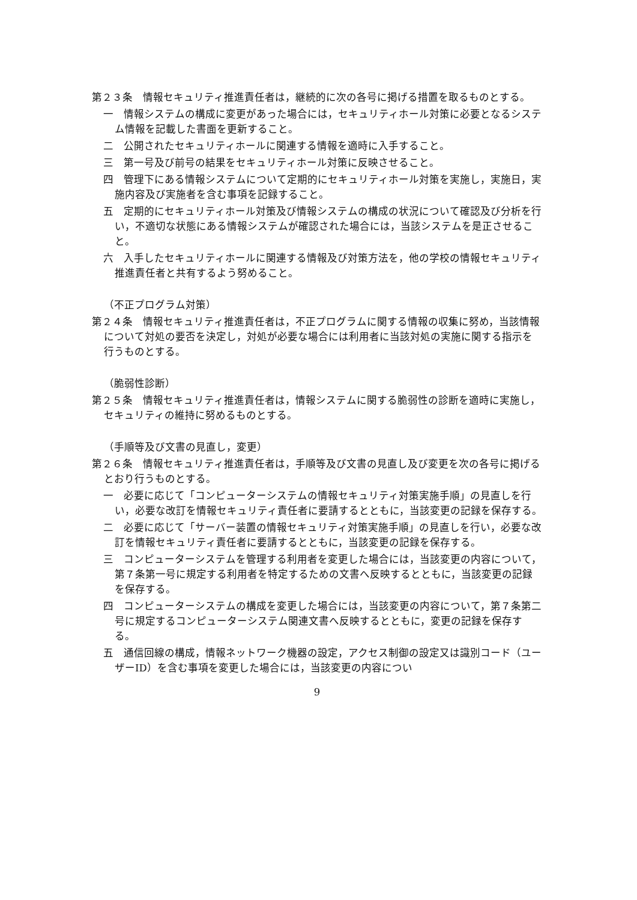第２３条　情報セキュリティ推進責任者は，継続的に次の各号に掲げる措置を取るものとする。
一　情報システムの構成に変更があった場合には，セキュリティホール対策に必要となるシステム情報を記載した書面を更新すること。
二　公開されたセキュリティホールに関連する情報を適時に入手すること。
三　第一号及び前号の結果をセキュリティホール対策に反映させること。
四　管理下にある情報システムについて定期的にセキュリティホール対策を実施し，実施日，実施内容及び実施者を含む事項を記録すること。
五　定期的にセキュリティホール対策及び情報システムの構成の状況について確認及び分析を行い，不適切な状態にある情報システムが確認された場合には，当該システムを是正させること。
六　入手したセキュリティホールに関連する情報及び対策方法を，他の学校の情報セキュリティ推進責任者と共有するよう努めること。
（不正プログラム対策）
第２４条　情報セキュリティ推進責任者は，不正プログラムに関する情報の収集に努め，当該情報について対処の要否を決定し，対処が必要な場合には利用者に当該対処の実施に関する指示を行うものとする。
（脆弱性診断）
第２５条　情報セキュリティ推進責任者は，情報システムに関する脆弱性の診断を適時に実施し，セキュリティの維持に努めるものとする。
（手順等及び文書の見直し，変更）
第２６条　情報セキュリティ推進責任者は，手順等及び文書の見直し及び変更を次の各号に掲げるとおり行うものとする。
一　必要に応じて「コンピューターシステムの情報セキュリティ対策実施手順」の見直しを行い，必要な改訂を情報セキュリティ責任者に要請するとともに，当該変更の記録を保存する。
二　必要に応じて「サーバー装置の情報セキュリティ対策実施手順」の見直しを行い，必要な改訂を情報セキュリティ責任者に要請するとともに，当該変更の記録を保存する。
三　コンピューターシステムを管理する利用者を変更した場合には，当該変更の内容について，第７条第一号に規定する利用者を特定するための文書へ反映するとともに，当該変更の記録を保存する。
四　コンピューターシステムの構成を変更した場合には，当該変更の内容について，第７条第二号に規定するコンピューターシステム関連文書へ反映するとともに，変更の記録を保存する。
五　通信回線の構成，情報ネットワーク機器の設定，アクセス制御の設定又は識別コード（ユーザーID）を含む事項を変更した場合には，当該変更の内容につい
9